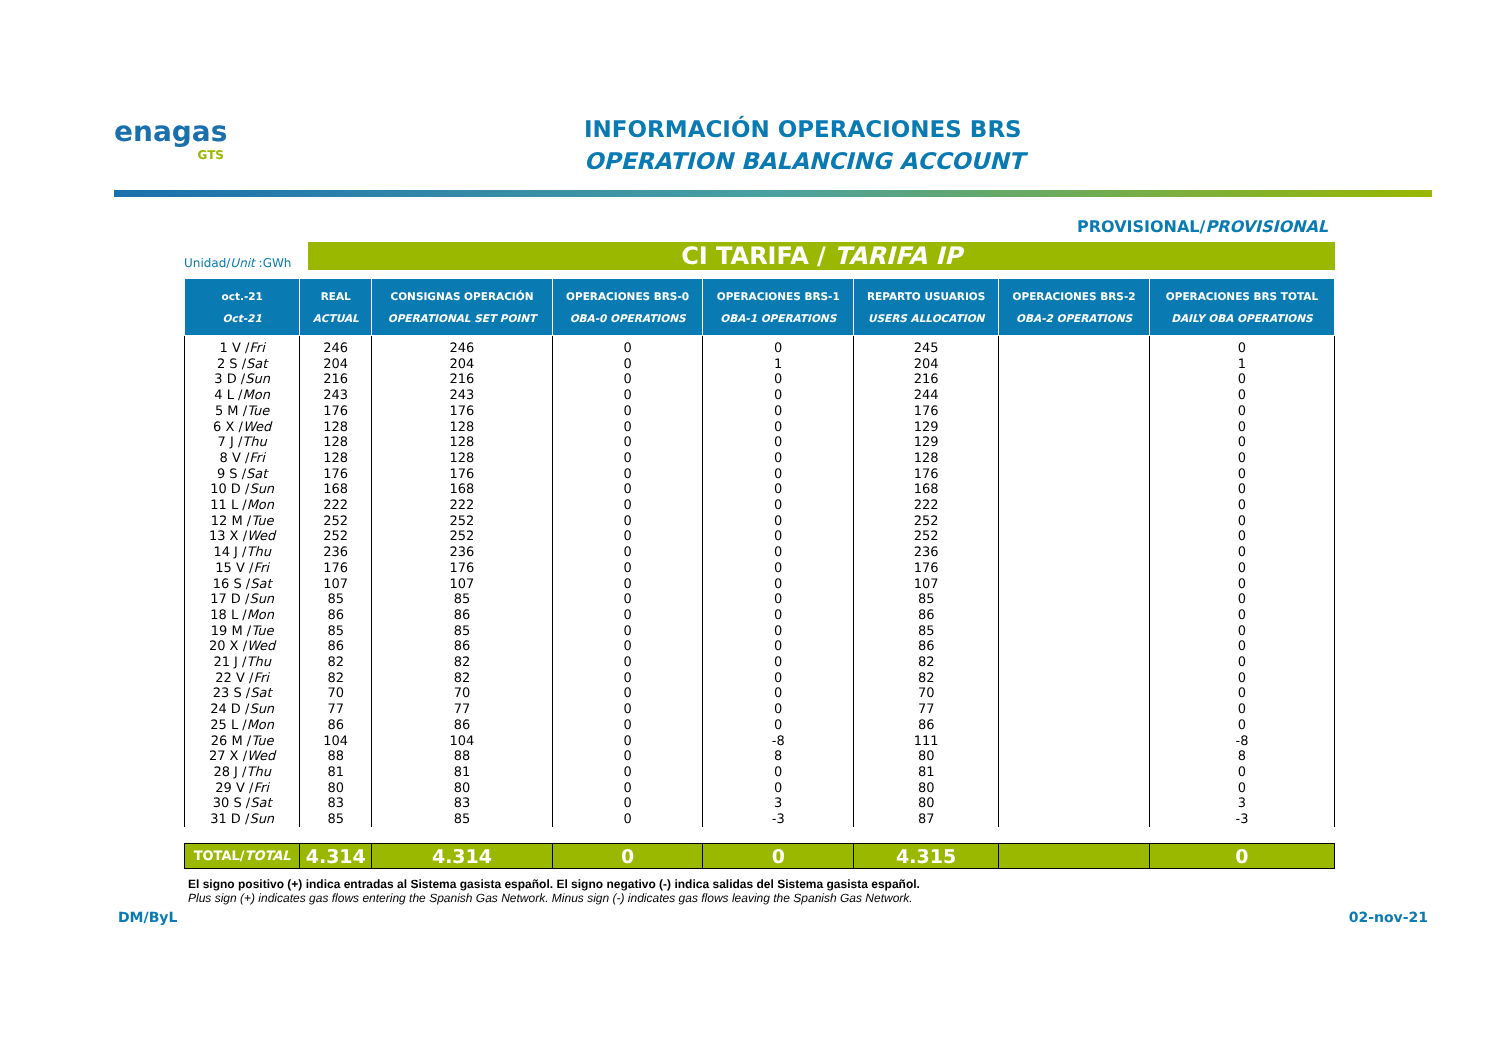enagas
GTS
INFORMACIÓN OPERACIONES BRS
OPERATION BALANCING ACCOUNT
PROVISIONAL/PROVISIONAL
Unidad/Unit :GWh
CI TARIFA / TARIFA IP
| oct.-21 Oct-21 | REAL ACTUAL | CONSIGNAS OPERACIÓN OPERATIONAL SET POINT | OPERACIONES BRS-0 OBA-0 OPERATIONS | OPERACIONES BRS-1 OBA-1 OPERATIONS | REPARTO USUARIOS USERS ALLOCATION | OPERACIONES BRS-2 OBA-2 OPERATIONS | OPERACIONES BRS TOTAL DAILY OBA OPERATIONS |
| --- | --- | --- | --- | --- | --- | --- | --- |
| 1 V / Fri | 246 | 246 | 0 | 0 | 245 | | 0 |
| 2 S / Sat | 204 | 204 | 0 | 1 | 204 | | 1 |
| 3 D / Sun | 216 | 216 | 0 | 0 | 216 | | 0 |
| 4 L / Mon | 243 | 243 | 0 | 0 | 244 | | 0 |
| 5 M / Tue | 176 | 176 | 0 | 0 | 176 | | 0 |
| 6 X / Wed | 128 | 128 | 0 | 0 | 129 | | 0 |
| 7 J / Thu | 128 | 128 | 0 | 0 | 129 | | 0 |
| 8 V / Fri | 128 | 128 | 0 | 0 | 128 | | 0 |
| 9 S / Sat | 176 | 176 | 0 | 0 | 176 | | 0 |
| 10 D / Sun | 168 | 168 | 0 | 0 | 168 | | 0 |
| 11 L / Mon | 222 | 222 | 0 | 0 | 222 | | 0 |
| 12 M / Tue | 252 | 252 | 0 | 0 | 252 | | 0 |
| 13 X / Wed | 252 | 252 | 0 | 0 | 252 | | 0 |
| 14 J / Thu | 236 | 236 | 0 | 0 | 236 | | 0 |
| 15 V / Fri | 176 | 176 | 0 | 0 | 176 | | 0 |
| 16 S / Sat | 107 | 107 | 0 | 0 | 107 | | 0 |
| 17 D / Sun | 85 | 85 | 0 | 0 | 85 | | 0 |
| 18 L / Mon | 86 | 86 | 0 | 0 | 86 | | 0 |
| 19 M / Tue | 85 | 85 | 0 | 0 | 85 | | 0 |
| 20 X / Wed | 86 | 86 | 0 | 0 | 86 | | 0 |
| 21 J / Thu | 82 | 82 | 0 | 0 | 82 | | 0 |
| 22 V / Fri | 82 | 82 | 0 | 0 | 82 | | 0 |
| 23 S / Sat | 70 | 70 | 0 | 0 | 70 | | 0 |
| 24 D / Sun | 77 | 77 | 0 | 0 | 77 | | 0 |
| 25 L / Mon | 86 | 86 | 0 | 0 | 86 | | 0 |
| 26 M / Tue | 104 | 104 | 0 | -8 | 111 | | -8 |
| 27 X / Wed | 88 | 88 | 0 | 8 | 80 | | 8 |
| 28 J / Thu | 81 | 81 | 0 | 0 | 81 | | 0 |
| 29 V / Fri | 80 | 80 | 0 | 0 | 80 | | 0 |
| 30 S / Sat | 83 | 83 | 0 | 3 | 80 | | 3 |
| 31 D / Sun | 85 | 85 | 0 | -3 | 87 | | -3 |
| TOTAL/ TOTAL | 4.314 | 4.314 | 0 | 0 | 4.315 | | 0 |
El signo positivo (+) indica entradas al Sistema gasista español. El signo negativo (-) indica salidas del Sistema gasista español.
Plus sign (+) indicates gas flows entering the Spanish Gas Network. Minus sign (-) indicates gas flows leaving the Spanish Gas Network.
DM/ByL 02-nov-21